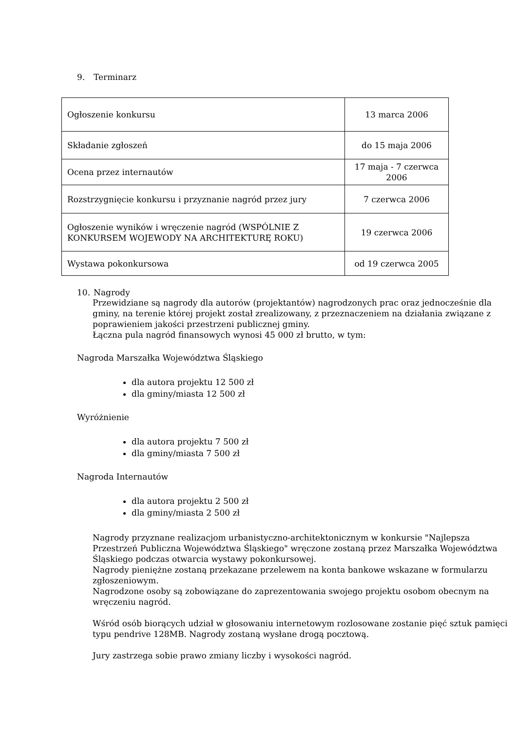9. Terminarz
| Ogłoszenie konkursu | 13 marca 2006 |
| Składanie zgłoszeń | do 15 maja 2006 |
| Ocena przez internautów | 17 maja - 7 czerwca 2006 |
| Rozstrzygnięcie konkursu i przyznanie nagród przez jury | 7 czerwca 2006 |
| Ogłoszenie wyników i wręczenie nagród (WSPÓLNIE Z KONKURSEM WOJEWODY NA ARCHITEKTURĘ ROKU) | 19 czerwca 2006 |
| Wystawa pokonkursowa | od 19 czerwca 2005 |
10. Nagrody
Przewidziane są nagrody dla autorów (projektantów) nagrodzonych prac oraz jednocześnie dla gminy, na terenie której projekt został zrealizowany, z przeznaczeniem na działania związane z poprawieniem jakości przestrzeni publicznej gminy.
Łączna pula nagród finansowych wynosi 45 000 zł brutto, w tym:
Nagroda Marszałka Województwa Śląskiego
dla autora projektu 12 500 zł
dla gminy/miasta 12 500 zł
Wyróżnienie
dla autora projektu 7 500 zł
dla gminy/miasta 7 500 zł
Nagroda Internautów
dla autora projektu 2 500 zł
dla gminy/miasta 2 500 zł
Nagrody przyznane realizacjom urbanistyczno-architektonicznym w konkursie "Najlepsza Przestrzeń Publiczna Województwa Śląskiego" wręczone zostaną przez Marszałka Województwa Śląskiego podczas otwarcia wystawy pokonkursowej.
Nagrody pieniężne zostaną przekazane przelewem na konta bankowe wskazane w formularzu zgłoszeniowym.
Nagrodzone osoby są zobowiązane do zaprezentowania swojego projektu osobom obecnym na wręczeniu nagród.
Wśród osób biorących udział w głosowaniu internetowym rozlosowane zostanie pięć sztuk pamięci typu pendrive 128MB. Nagrody zostaną wysłane drogą pocztową.
Jury zastrzega sobie prawo zmiany liczby i wysokości nagród.